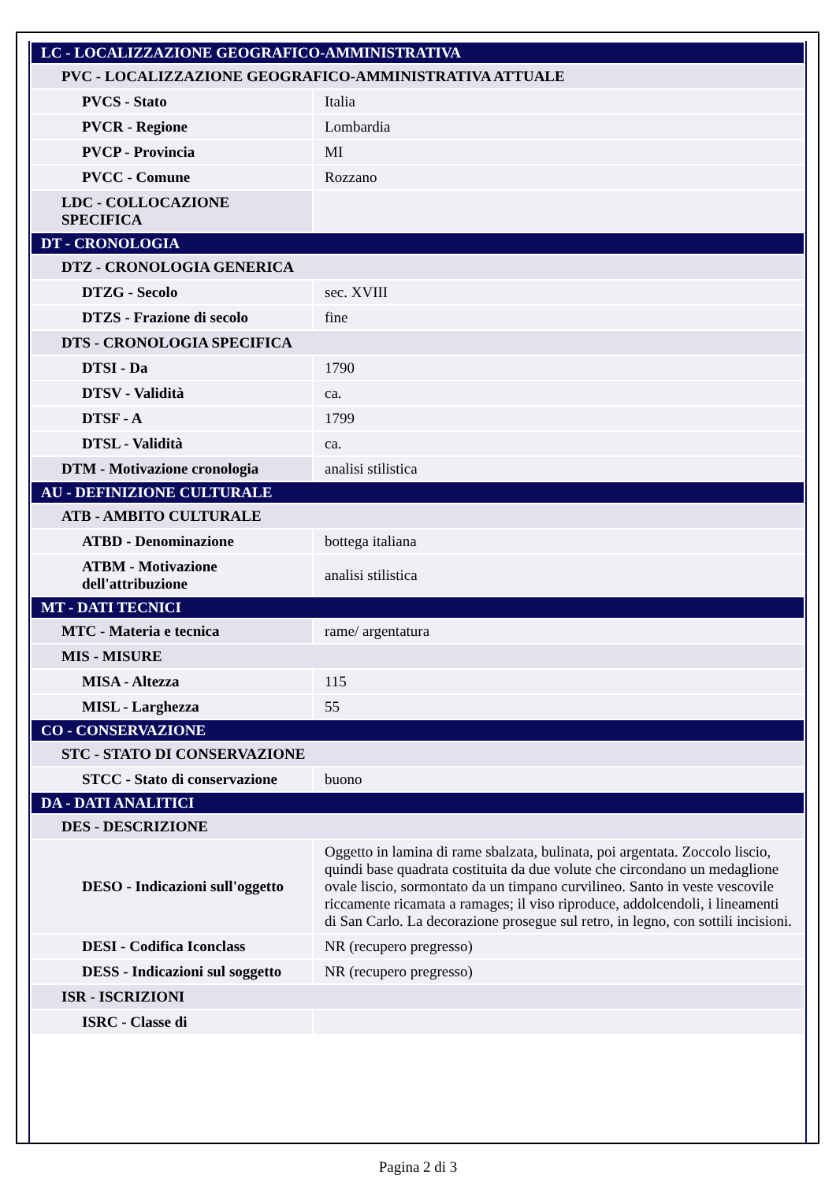| LC - LOCALIZZAZIONE GEOGRAFICO-AMMINISTRATIVA | |
| PVC - LOCALIZZAZIONE GEOGRAFICO-AMMINISTRATIVA ATTUALE | |
| PVCS - Stato | Italia |
| PVCR - Regione | Lombardia |
| PVCP - Provincia | MI |
| PVCC - Comune | Rozzano |
| LDC - COLLOCAZIONE SPECIFICA | |
| DT - CRONOLOGIA | |
| DTZ - CRONOLOGIA GENERICA | |
| DTZG - Secolo | sec. XVIII |
| DTZS - Frazione di secolo | fine |
| DTS - CRONOLOGIA SPECIFICA | |
| DTSI - Da | 1790 |
| DTSV - Validità | ca. |
| DTSF - A | 1799 |
| DTSL - Validità | ca. |
| DTM - Motivazione cronologia | analisi stilistica |
| AU - DEFINIZIONE CULTURALE | |
| ATB - AMBITO CULTURALE | |
| ATBD - Denominazione | bottega italiana |
| ATBM - Motivazione dell'attribuzione | analisi stilistica |
| MT - DATI TECNICI | |
| MTC - Materia e tecnica | rame/ argentatura |
| MIS - MISURE | |
| MISA - Altezza | 115 |
| MISL - Larghezza | 55 |
| CO - CONSERVAZIONE | |
| STC - STATO DI CONSERVAZIONE | |
| STCC - Stato di conservazione | buono |
| DA - DATI ANALITICI | |
| DES - DESCRIZIONE | |
| DESO - Indicazioni sull'oggetto | Oggetto in lamina di rame sbalzata, bulinata, poi argentata. Zoccolo liscio, quindi base quadrata costituita da due volute che circondano un medaglione ovale liscio, sormontato da un timpano curvilineo. Santo in veste vescovile riccamente ricamata a ramages; il viso riproduce, addolcendoli, i lineamenti di San Carlo. La decorazione prosegue sul retro, in legno, con sottili incisioni. |
| DESI - Codifica Iconclass | NR (recupero pregresso) |
| DESS - Indicazioni sul soggetto | NR (recupero pregresso) |
| ISR - ISCRIZIONI | |
| ISRC - Classe di | |
Pagina 2 di 3